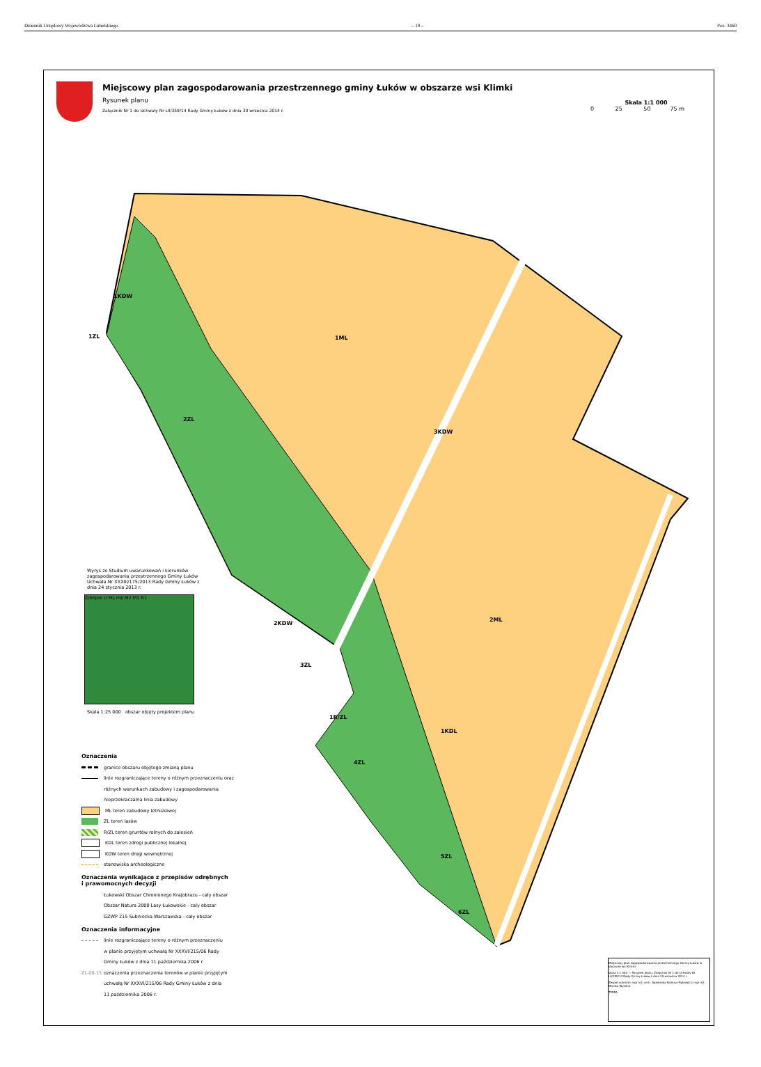Dziennik Urzędowy Województwa Lubelskiego – 10 – Poz. 3460
Miejscowy plan zagospodarowania przestrzennego gminy Łuków w obszarze wsi Klimki
Rysunek planu
Załącznik Nr 1 do Uchwały Nr LII/359/14 Rady Gminy Łuków z dnia 30 września 2014 r.
Skala 1:1 000
0 25 50 75 m
1ZL 1ML
2ZL
3KDW
2ML
2KDW
3ZL
1R/ZL
4ZL
1KDL
5ZL
6ZL
1KDW
Wyrys ze Studium uwarunkowań i kierunków zagospodarowania przestrzennego Gminy Łuków Uchwała Nr XXXIII/175/2013 Rady Gminy Łuków z dnia 24 stycznia 2013 r.
Zdrojek U ML mk M2 M2 R1
Skala 1:25 000 obszar objęty projektem planu
Oznaczenia
granice obszaru objętego zmianą planu
linie rozgraniczające tereny o różnym przeznaczeniu oraz
różnych warunkach zabudowy i zagospodarowania
nieprzekraczalna linia zabudowy
ML teren zabudowy letniskowej
ZL teren lasów
R/ZL teren gruntów rolnych do zalesień
KDL teren zdrogi publicznej lokalnej
KDW teren drogi wewnętrznej
stanowiska archeologiczne
Oznaczenia wynikające z przepisów odrębnych
i prawomocnych decyzji
Łukowski Obszar Chronionego Krajobrazu - cały obszar
Obszar Natura 2000 Lasy Łukowskie - cały obszar
GZWP 215 Subniecka Warszawska - cały obszar
Oznaczenia informacyjne
linie rozgraniczające tereny o różnym przeznaczeniu
w planie przyjętym uchwałą Nr XXXVI/215/06 Rady
Gminy Łuków z dnia 11 października 2006 r.
ZL-08-15 oznaczenia przeznaczenia terenów w planie przyjętym
uchwałą Nr XXXVI/215/06 Rady Gminy Łuków z dnia
11 października 2006 r.
Miejscowy plan zagospodarowania przestrzennego Gminy Łuków w obszarze wsi Klimki
skala 1:1 000 — Rysunek planu. Załącznik Nr 1 do Uchwały Nr LII/359/14 Rady Gminy Łuków z dnia 30 września 2014 r.
Zespół autorski: mgr inż. arch. Agnieszka Rozmus-Rybowicz; mgr inż. Monika Wysiora
TERRA